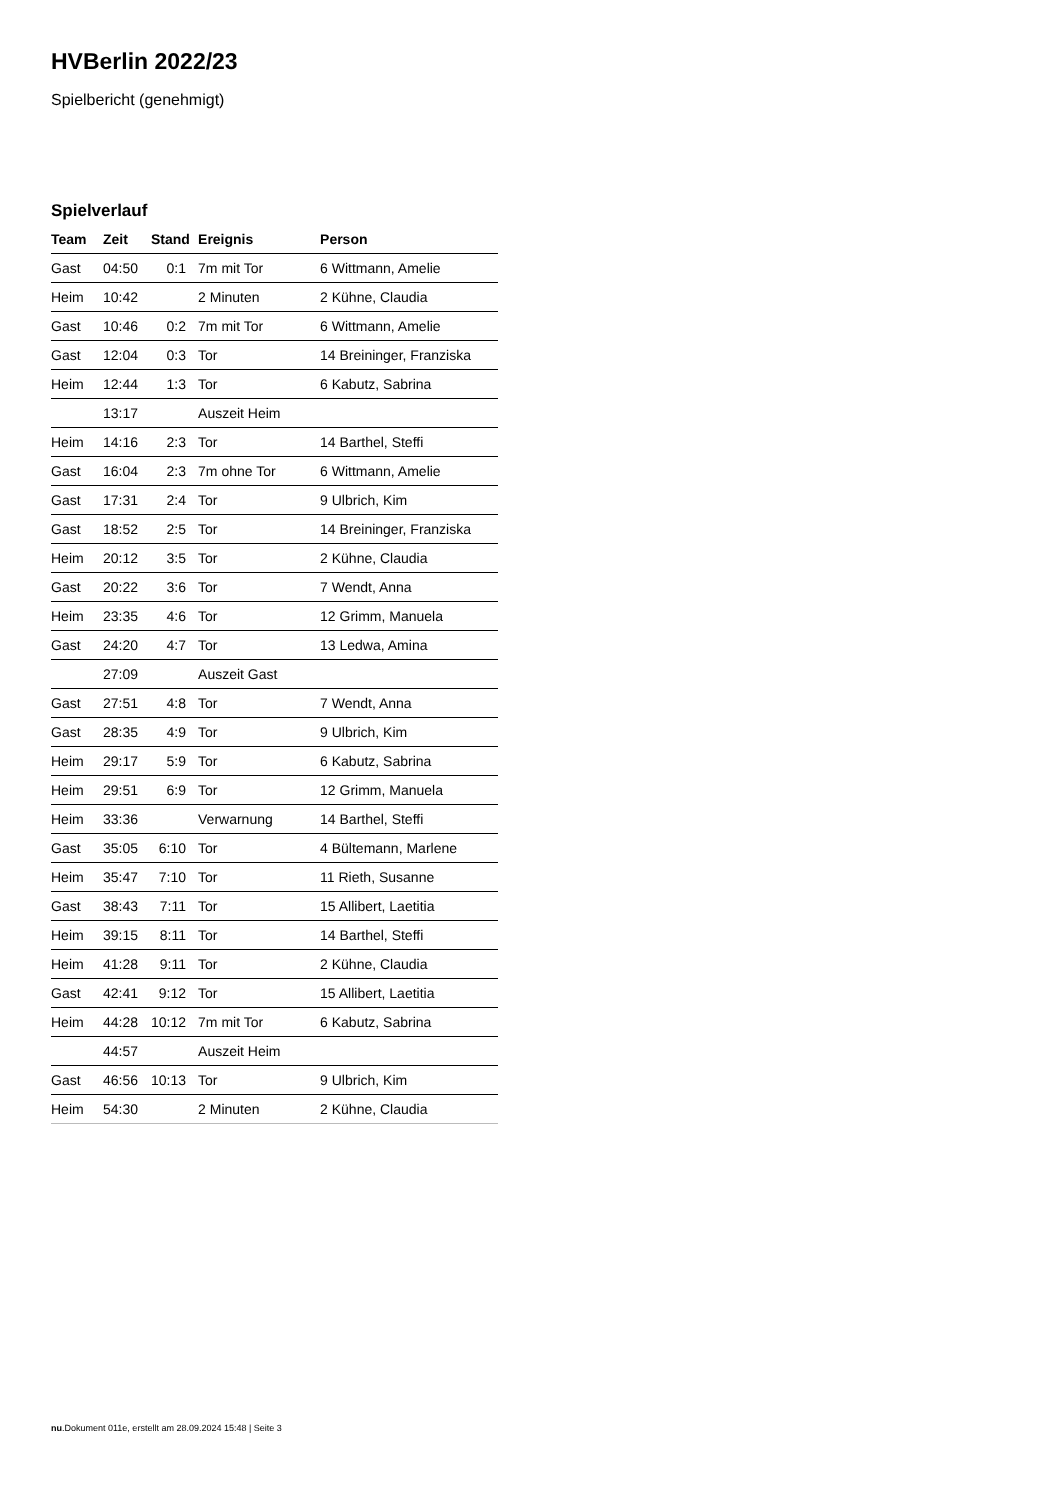HVBerlin 2022/23
Spielbericht (genehmigt)
Spielverlauf
| Team | Zeit | Stand | Ereignis | Person |
| --- | --- | --- | --- | --- |
| Gast | 04:50 | 0:1 | 7m mit Tor | 6 Wittmann, Amelie |
| Heim | 10:42 | | 2 Minuten | 2 Kühne, Claudia |
| Gast | 10:46 | 0:2 | 7m mit Tor | 6 Wittmann, Amelie |
| Gast | 12:04 | 0:3 | Tor | 14 Breininger, Franziska |
| Heim | 12:44 | 1:3 | Tor | 6 Kabutz, Sabrina |
| | 13:17 | | Auszeit Heim | |
| Heim | 14:16 | 2:3 | Tor | 14 Barthel, Steffi |
| Gast | 16:04 | 2:3 | 7m ohne Tor | 6 Wittmann, Amelie |
| Gast | 17:31 | 2:4 | Tor | 9 Ulbrich, Kim |
| Gast | 18:52 | 2:5 | Tor | 14 Breininger, Franziska |
| Heim | 20:12 | 3:5 | Tor | 2 Kühne, Claudia |
| Gast | 20:22 | 3:6 | Tor | 7 Wendt, Anna |
| Heim | 23:35 | 4:6 | Tor | 12 Grimm, Manuela |
| Gast | 24:20 | 4:7 | Tor | 13 Ledwa, Amina |
| | 27:09 | | Auszeit Gast | |
| Gast | 27:51 | 4:8 | Tor | 7 Wendt, Anna |
| Gast | 28:35 | 4:9 | Tor | 9 Ulbrich, Kim |
| Heim | 29:17 | 5:9 | Tor | 6 Kabutz, Sabrina |
| Heim | 29:51 | 6:9 | Tor | 12 Grimm, Manuela |
| Heim | 33:36 | | Verwarnung | 14 Barthel, Steffi |
| Gast | 35:05 | 6:10 | Tor | 4 Bültemann, Marlene |
| Heim | 35:47 | 7:10 | Tor | 11 Rieth, Susanne |
| Gast | 38:43 | 7:11 | Tor | 15 Allibert, Laetitia |
| Heim | 39:15 | 8:11 | Tor | 14 Barthel, Steffi |
| Heim | 41:28 | 9:11 | Tor | 2 Kühne, Claudia |
| Gast | 42:41 | 9:12 | Tor | 15 Allibert, Laetitia |
| Heim | 44:28 | 10:12 | 7m mit Tor | 6 Kabutz, Sabrina |
| | 44:57 | | Auszeit Heim | |
| Gast | 46:56 | 10:13 | Tor | 9 Ulbrich, Kim |
| Heim | 54:30 | | 2 Minuten | 2 Kühne, Claudia |
nu.Dokument 011e, erstellt am 28.09.2024 15:48 | Seite 3